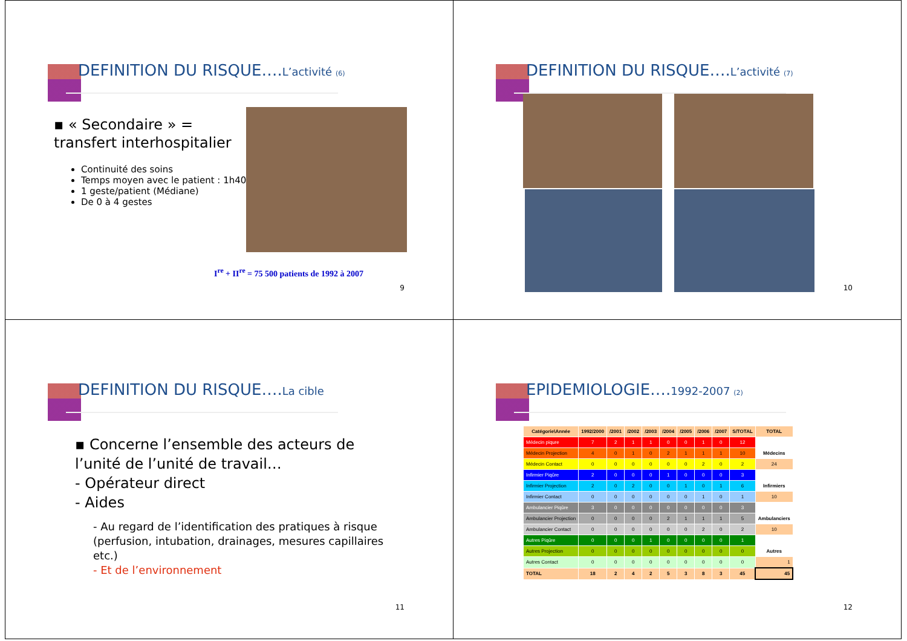DEFINITION DU RISQUE….L’activité <sub>(6)</sub>
▪ « Secondaire » = transfert interhospitalier
Continuité des soins
Temps moyen avec le patient : 1h40
1 geste/patient (Médiane)
De 0 à 4 gestes
I<sup>re</sup> + II<sup>re</sup> = 75 500 patients de 1992 à 2007
9
DEFINITION DU RISQUE….L’activité <sub>(7)</sub>
10
DEFINITION DU RISQUE….La cible
▪ Concerne l’ensemble des acteurs de l’unité de l’unité de travail…
- Opérateur direct
- Aides
- Au regard de l’identification des pratiques à risque (perfusion, intubation, drainages, mesures capillaires etc.)
- Et de l’environnement
11
EPIDEMIOLOGIE….1992-2007 <sub>(2)</sub>
| Catégorie\Année | 1992/2000 | /2001 | /2002 | /2003 | /2004 | /2005 | /2006 | /2007 | S/TOTAL | TOTAL |
| --- | --- | --- | --- | --- | --- | --- | --- | --- | --- | --- |
| Médecin piqure | 7 | 2 | 1 | 1 | 0 | 0 | 1 | 0 | 12 | |
| Médecin Projection | 4 | 0 | 1 | 0 | 2 | 1 | 1 | 1 | 10 | Médecins |
| Médecin Contact | 0 | 0 | 0 | 0 | 0 | 0 | 2 | 0 | 2 | 24 |
| Infirmier Piqûre | 2 | 0 | 0 | 0 | 1 | 0 | 0 | 0 | 3 | |
| Infirmier Projection | 2 | 0 | 2 | 0 | 0 | 1 | 0 | 1 | 6 | Infirmiers |
| Infirmier Contact | 0 | 0 | 0 | 0 | 0 | 0 | 1 | 0 | 1 | 10 |
| Ambulancier Piqûre | 3 | 0 | 0 | 0 | 0 | 0 | 0 | 0 | 3 | |
| Ambulancier Projection | 0 | 0 | 0 | 0 | 2 | 1 | 1 | 1 | 5 | Ambulanciers |
| Ambulancier Contact | 0 | 0 | 0 | 0 | 0 | 0 | 2 | 0 | 2 | 10 |
| Autres Piqûre | 0 | 0 | 0 | 1 | 0 | 0 | 0 | 0 | 1 | |
| Autres Projection | 0 | 0 | 0 | 0 | 0 | 0 | 0 | 0 | 0 | Autres |
| Autres Contact | 0 | 0 | 0 | 0 | 0 | 0 | 0 | 0 | 0 | 1 |
| TOTAL | 18 | 2 | 4 | 2 | 5 | 3 | 8 | 3 | 45 | 45 |
12